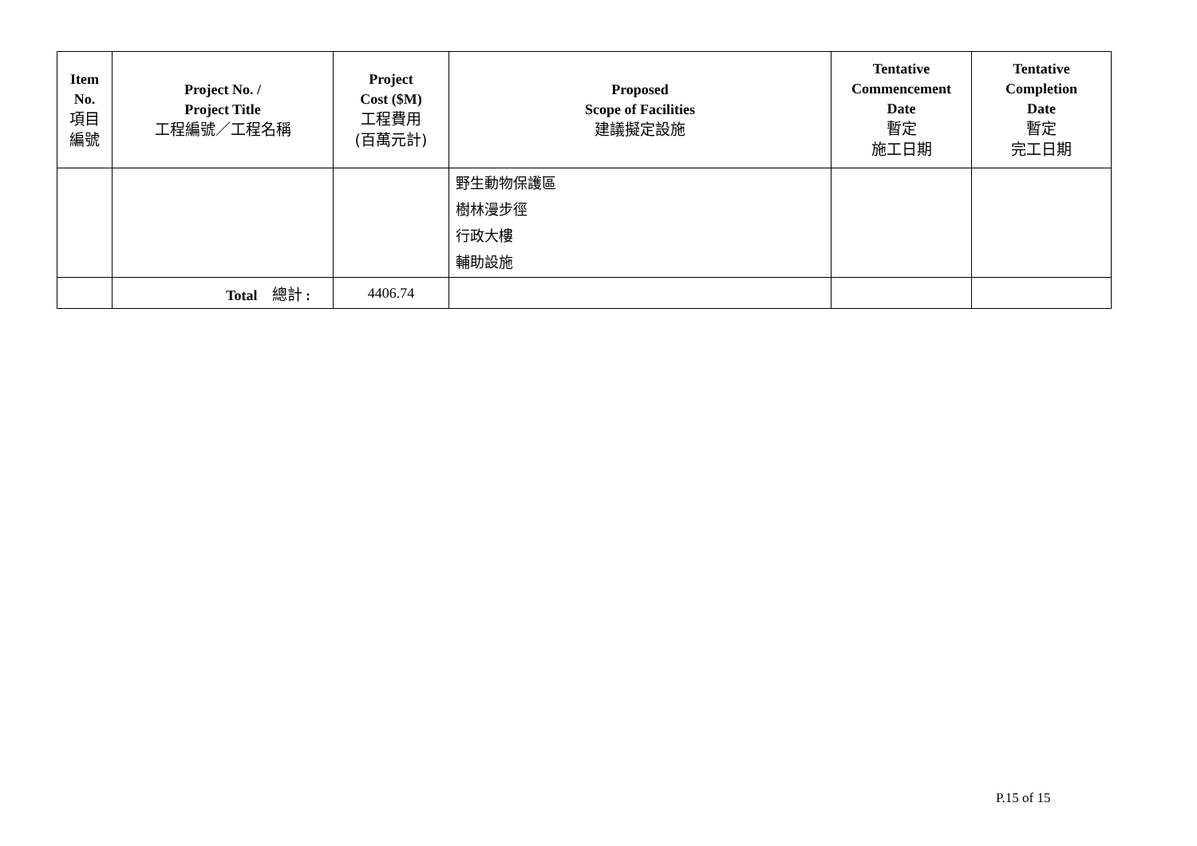| Item No. 項目 編號 | Project No. / Project Title 工程編號／工程名稱 | Project Cost ($M) 工程費用 (百萬元計) | Proposed Scope of Facilities 建議擬定設施 | Tentative Commencement Date 暫定 施工日期 | Tentative Completion Date 暫定 完工日期 |
| --- | --- | --- | --- | --- | --- |
| | | | 野生動物保護區 樹林漫步徑 行政大樓 輔助設施 | | |
| | Total 總計 : | 4406.74 | | | |
P.15 of 15